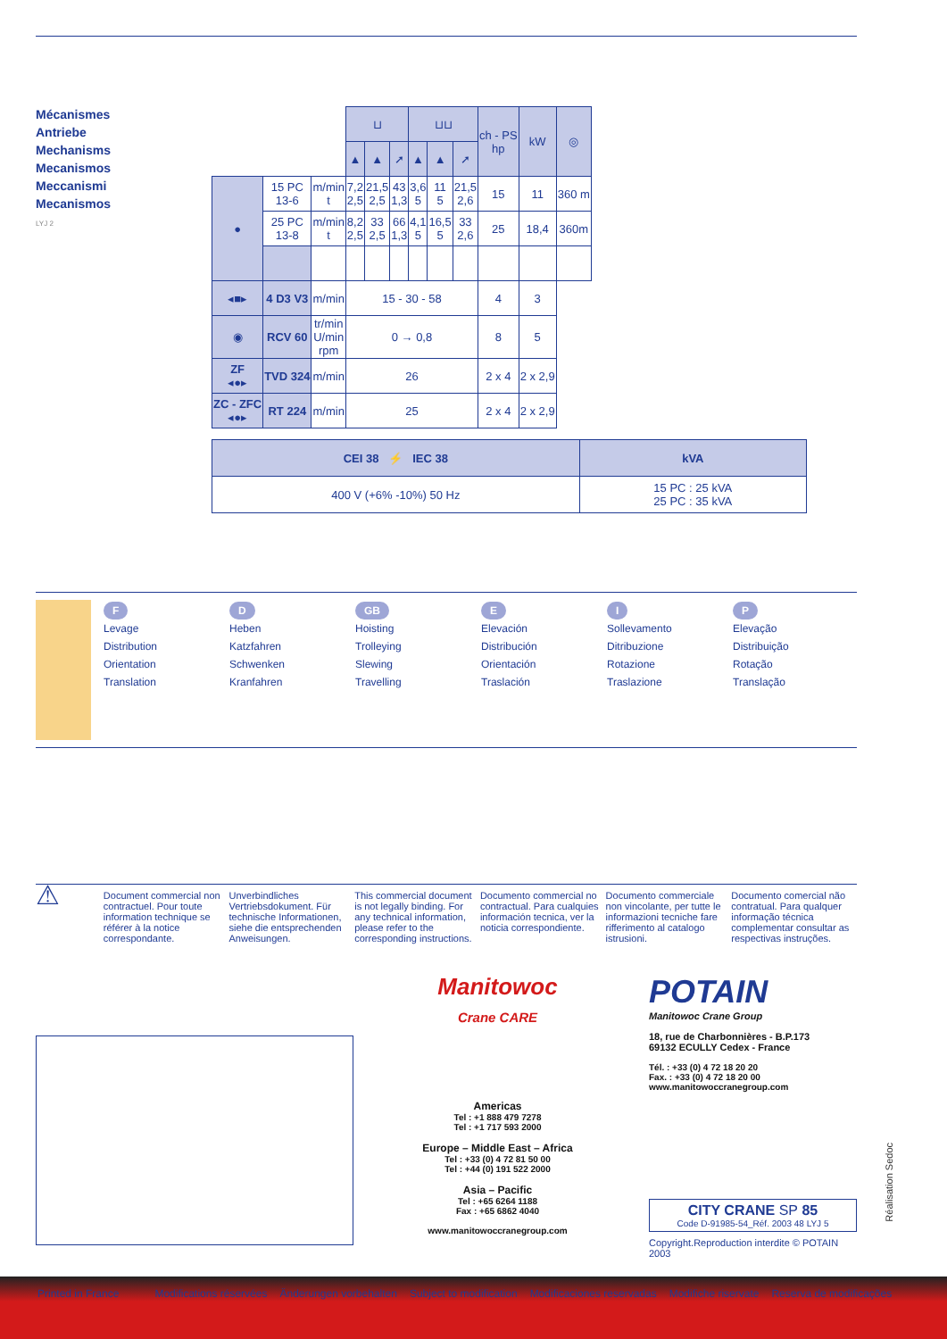Mécanismes
Antriebe
Mechanisms
Mecanismos
Meccanismi
Mecanismos
LYJ 2
| | | | ⊔ | | | ⊔⊔ | | | ch - PS hp | kW | ◎ |
| | | | ▲ | ▲ | ➚ | ▲ | ▲ | ➚ | | | |
| ● | 15 PC 13-6 | m/min t | 7,2 2,5 | 21,5 2,5 | 43 1,3 | 3,6 5 | 11 5 | 21,5 2,6 | 15 | 11 | 360 m |
| | 25 PC 13-8 | m/min t | 8,2 2,5 | 33 2,5 | 66 1,3 | 4,1 5 | 16,5 5 | 33 2,6 | 25 | 18,4 | 360m |
| ◂■▸ | 4 D3 V3 | m/min | 15 - 30 - 58 | | | | | | 4 | 3 | |
| ◉ | RCV 60 | tr/min U/min rpm | 0 → 0,8 | | | | | | 8 | 5 | |
| ZF ◂●▸ | TVD 324 | m/min | 26 | | | | | | 2 x 4 | 2 x 2,9 | |
| ZC - ZFC ◂●▸ | RT 224 | m/min | 25 | | | | | | 2 x 4 | 2 x 2,9 | |
| CEI 38 ⚡ IEC 38 | kVA |
| 400 V (+6% -10%) 50 Hz | 15 PC : 25 kVA 25 PC : 35 kVA |
F
Levage
Distribution
Orientation
Translation
D
Heben
Katzfahren
Schwenken
Kranfahren
GB
Hoisting
Trolleying
Slewing
Travelling
E
Elevación
Distribución
Orientación
Traslación
I
Sollevamento
Ditribuzione
Rotazione
Traslazione
P
Elevação
Distribuição
Rotação
Translação
⚠
Document commercial non contractuel. Pour toute information technique se référer à la notice correspondante.
Unverbindliches Vertriebsdokument. Für technische Informationen, siehe die entsprechenden Anweisungen.
This commercial document is not legally binding. For any technical information, please refer to the corresponding instructions.
Documento commercial no contractual. Para cualquies información tecnica, ver la noticia correspondiente.
Documento commerciale non vincolante, per tutte le informazioni tecniche fare rifferimento al catalogo istrusioni.
Documento comercial não contratual. Para qualquer informação técnica complementar consultar as respectivas instruções.
Manitowoc
Crane CARE
Americas
Tel : +1 888 479 7278
Tel : +1 717 593 2000
Europe – Middle East – Africa
Tel : +33 (0) 4 72 81 50 00
Tel : +44 (0) 191 522 2000
Asia – Pacific
Tel : +65 6264 1188
Fax : +65 6862 4040
www.manitowoccranegroup.com
POTAIN
Manitowoc Crane Group
18, rue de Charbonnières - B.P.173
69132 ECULLY Cedex - France
Tél. : +33 (0) 4 72 18 20 20
Fax. : +33 (0) 4 72 18 20 00
www.manitowoccranegroup.com
CITY CRANE SP 85
Code D-91985-54_Réf. 2003 48 LYJ 5
Copyright.Reproduction interdite © POTAIN 2003
Réalisation Sedoc
Printed in France Modifications réservées Änderungen vorbehalten Subject to modification Modificaciones reservadas Modifiche riservate Reserva de modificações